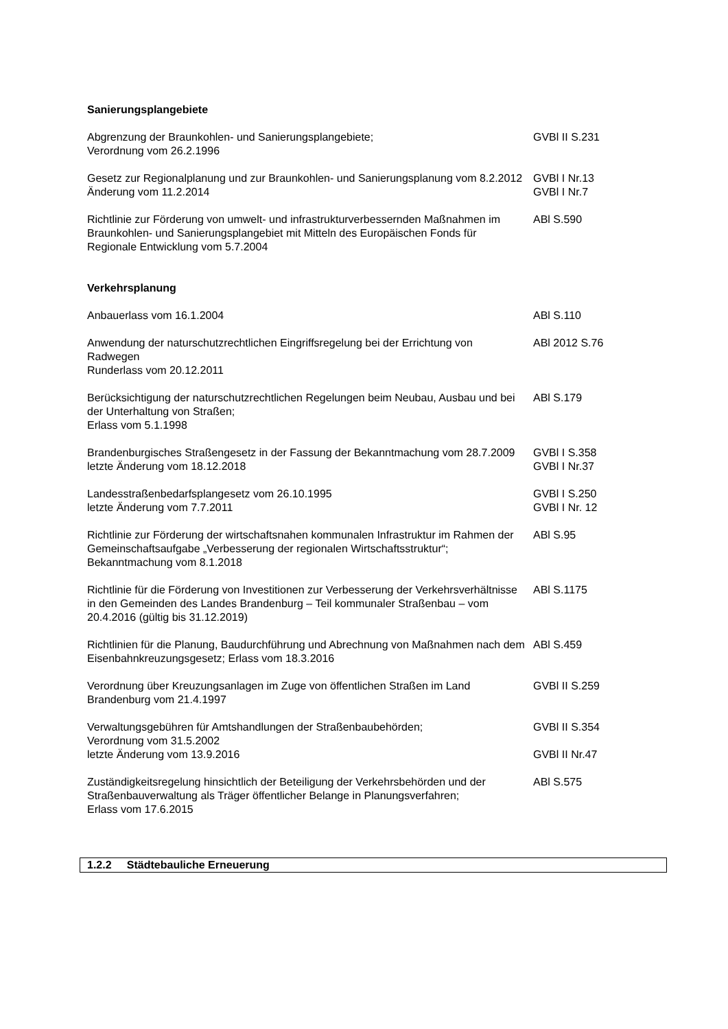Sanierungsplangebiete
| Abgrenzung der Braunkohlen- und Sanierungsplangebiete; Verordnung vom 26.2.1996 | GVBl II S.231 |
| Gesetz zur Regionalplanung und zur Braunkohlen- und Sanierungsplanung vom 8.2.2012 | GVBl I Nr.13 |
| Änderung vom 11.2.2014 | GVBl I Nr.7 |
| Richtlinie zur Förderung von umwelt- und infrastrukturverbessernden Maßnahmen im Braunkohlen- und Sanierungsplangebiet mit Mitteln des Europäischen Fonds für Regionale Entwicklung vom 5.7.2004 | ABl S.590 |
Verkehrsplanung
| Anbauerlass vom 16.1.2004 | ABl S.110 |
| Anwendung der naturschutzrechtlichen Eingriffsregelung bei der Errichtung von Radwegen Runderlass vom 20.12.2011 | ABl 2012 S.76 |
| Berücksichtigung der naturschutzrechtlichen Regelungen beim Neubau, Ausbau und bei der Unterhaltung von Straßen; Erlass vom 5.1.1998 | ABl S.179 |
| Brandenburgisches Straßengesetz in der Fassung der Bekanntmachung vom 28.7.2009 | GVBl I S.358 |
| letzte Änderung vom 18.12.2018 | GVBl I Nr.37 |
| Landesstraßenbedarfsplangesetz vom 26.10.1995 | GVBl I S.250 |
| letzte Änderung vom 7.7.2011 | GVBl I Nr. 12 |
| Richtlinie zur Förderung der wirtschaftsnahen kommunalen Infrastruktur im Rahmen der Gemeinschaftsaufgabe „Verbesserung der regionalen Wirtschaftsstruktur“; Bekanntmachung vom 8.1.2018 | ABl S.95 |
| Richtlinie für die Förderung von Investitionen zur Verbesserung der Verkehrsverhältnisse in den Gemeinden des Landes Brandenburg – Teil kommunaler Straßenbau – vom 20.4.2016 (gültig bis 31.12.2019) | ABl S.1175 |
| Richtlinien für die Planung, Baudurchführung und Abrechnung von Maßnahmen nach dem Eisenbahnkreuzungsgesetz; Erlass vom 18.3.2016 | ABl S.459 |
| Verordnung über Kreuzungsanlagen im Zuge von öffentlichen Straßen im Land Brandenburg vom 21.4.1997 | GVBl II S.259 |
| Verwaltungsgebühren für Amtshandlungen der Straßenbaubehörden; Verordnung vom 31.5.2002 | GVBl II S.354 |
| letzte Änderung vom 13.9.2016 | GVBl II Nr.47 |
| Zuständigkeitsregelung hinsichtlich der Beteiligung der Verkehrsbehörden und der Straßenbauverwaltung als Träger öffentlicher Belange in Planungsverfahren; Erlass vom 17.6.2015 | ABl S.575 |
1.2.2 Städtebauliche Erneuerung